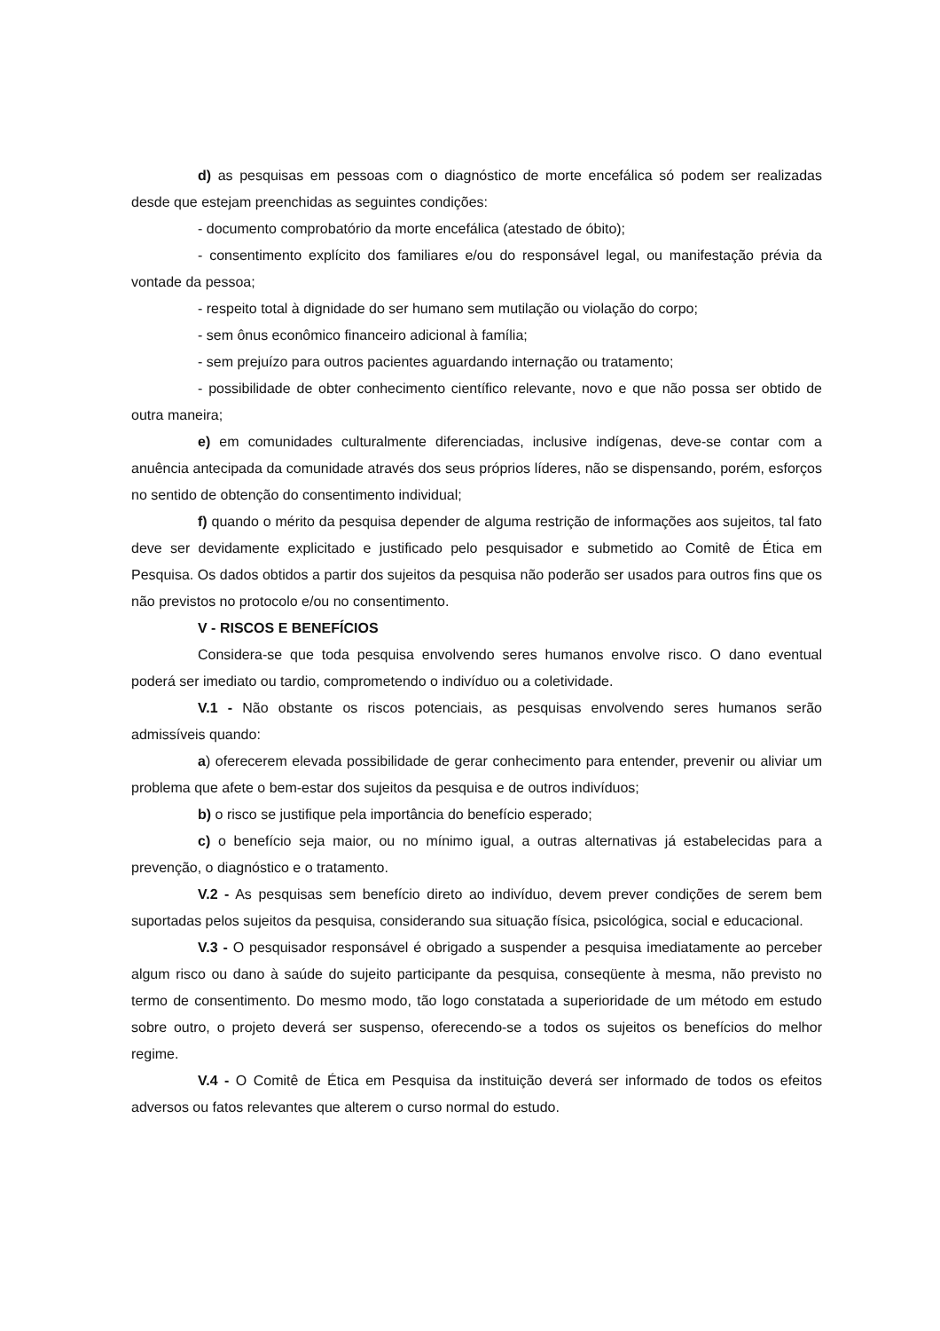d) as pesquisas em pessoas com o diagnóstico de morte encefálica só podem ser realizadas desde que estejam preenchidas as seguintes condições:
- documento comprobatório da morte encefálica (atestado de óbito);
- consentimento explícito dos familiares e/ou do responsável legal, ou manifestação prévia da vontade da pessoa;
- respeito total à dignidade do ser humano sem mutilação ou violação do corpo;
- sem ônus econômico financeiro adicional à família;
- sem prejuízo para outros pacientes aguardando internação ou tratamento;
- possibilidade de obter conhecimento científico relevante, novo e que não possa ser obtido de outra maneira;
e) em comunidades culturalmente diferenciadas, inclusive indígenas, deve-se contar com a anuência antecipada da comunidade através dos seus próprios líderes, não se dispensando, porém, esforços no sentido de obtenção do consentimento individual;
f) quando o mérito da pesquisa depender de alguma restrição de informações aos sujeitos, tal fato deve ser devidamente explicitado e justificado pelo pesquisador e submetido ao Comitê de Ética em Pesquisa. Os dados obtidos a partir dos sujeitos da pesquisa não poderão ser usados para outros fins que os não previstos no protocolo e/ou no consentimento.
V - RISCOS E BENEFÍCIOS
Considera-se que toda pesquisa envolvendo seres humanos envolve risco. O dano eventual poderá ser imediato ou tardio, comprometendo o indivíduo ou a coletividade.
V.1 - Não obstante os riscos potenciais, as pesquisas envolvendo seres humanos serão admissíveis quando:
a) oferecerem elevada possibilidade de gerar conhecimento para entender, prevenir ou aliviar um problema que afete o bem-estar dos sujeitos da pesquisa e de outros indivíduos;
b) o risco se justifique pela importância do benefício esperado;
c) o benefício seja maior, ou no mínimo igual, a outras alternativas já estabelecidas para a prevenção, o diagnóstico e o tratamento.
V.2 - As pesquisas sem benefício direto ao indivíduo, devem prever condições de serem bem suportadas pelos sujeitos da pesquisa, considerando sua situação física, psicológica, social e educacional.
V.3 - O pesquisador responsável é obrigado a suspender a pesquisa imediatamente ao perceber algum risco ou dano à saúde do sujeito participante da pesquisa, conseqüente à mesma, não previsto no termo de consentimento. Do mesmo modo, tão logo constatada a superioridade de um método em estudo sobre outro, o projeto deverá ser suspenso, oferecendo-se a todos os sujeitos os benefícios do melhor regime.
V.4 - O Comitê de Ética em Pesquisa da instituição deverá ser informado de todos os efeitos adversos ou fatos relevantes que alterem o curso normal do estudo.